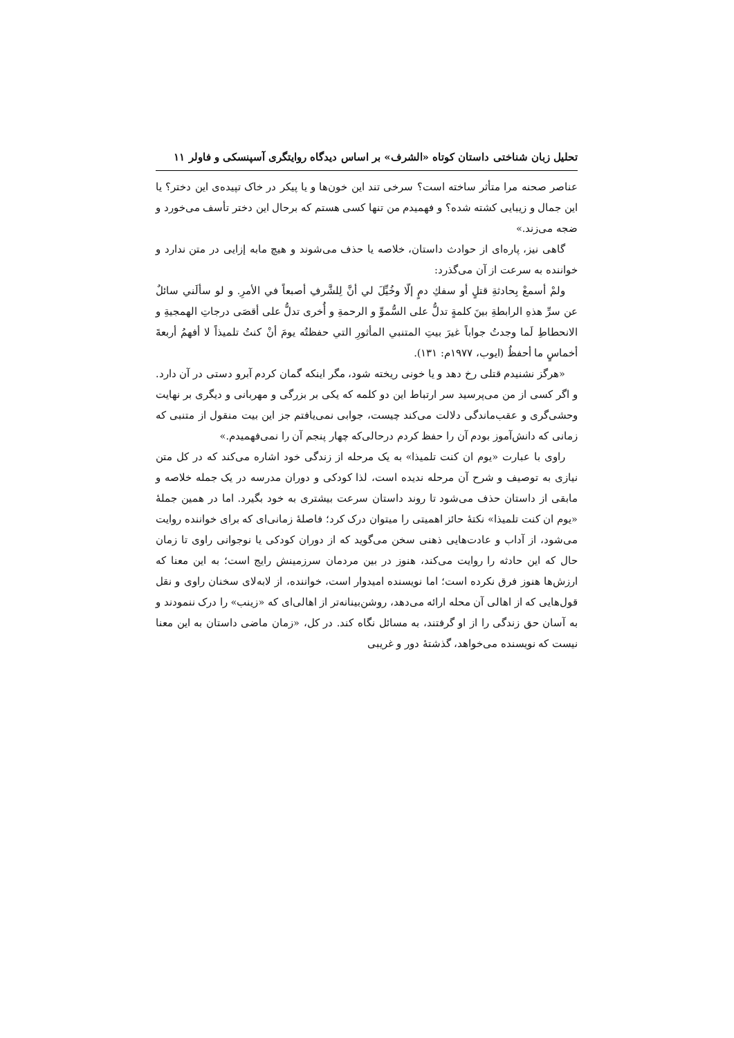تحلیل زبان شناختی داستان کوتاه «الشرف» بر اساس دیدگاه روایتگری آسپنسکی و فاولر ۱۱
عناصر صحنه مرا متأثر ساخته است؟ سرخی تند این خون‌ها و یا پیکر در خاک تپیده‌ی این دختر؟ یا این جمال و زیبایی کشته شده؟ و فهمیدم من تنها کسی هستم که برحال این دختر تأسف می‌خورد و ضجه می‌زند.»
گاهی نیز، پاره‌ای از حوادث داستان، خلاصه یا حذف می‌شوند و هیچ مابه إزایی در متن ندارد و خواننده به سرعت از آن می‌گذرد:
ولمْ أسمعْ بِحادثةِ قتلٍ أو سفكِ دمٍ إلّا وخُيِّلَ لي أنَّ لِلشَّرفِ أصبعاً في الأمرِ. و لو سألَني سائلٌ عن سرِّ هذهِ الرابطةِ بينَ كلمةٍ تدلُّ على السُّموِّ و الرحمةِ و أُخرى تدلُّ على أقصَى درجاتِ الهمجيةِ و الانحطاطِ لَما وجدتُ جواباً غيرَ بيتِ المتنبي المأثورِ التي حفظتُه يومَ أنْ كنتُ تلميذاً لا أفهمُ أربعةَ أخماسٍ ما أحفظُ (ایوب، ۱۹۷۷م: ۱۳۱).
«هرگز نشنیدم قتلی رخ دهد و یا خونی ریخته شود، مگر اینکه گمان کردم آبرو دستی در آن دارد. و اگر کسی از من می‌پرسید سر ارتباط این دو کلمه که یکی بر بزرگی و مهربانی و دیگری بر نهایت وحشی‌گری و عقب‌ماندگی دلالت می‌کند چیست، جوابی نمی‌یافتم جز این بیت منقول از متنبی که زمانی که دانش‌آموز بودم آن را حفظ کردم درحالی‌که چهار پنجم آن را نمی‌فهمیدم.»
راوی با عبارت «یوم ان کنت تلمیذا» به یک مرحله از زندگی خود اشاره می‌کند که در کل متن نیازی به توصیف و شرح آن مرحله ندیده است، لذا کودکی و دوران مدرسه در یک جمله خلاصه و مابقی از داستان حذف می‌شود تا روند داستان سرعت بیشتری به خود بگیرد. اما در همین جملۀ «یوم ان کنت تلمیذا» نکتۀ حائز اهمیتی را میتوان درک کرد؛ فاصلۀ زمانی‌ای که برای خواننده روایت می‌شود، از آداب و عادت‌هایی ذهنی سخن می‌گوید که از دوران کودکی یا نوجوانی راوی تا زمان حال که این حادثه را روایت می‌کند، هنوز در بین مردمان سرزمینش رایج است؛ به این معنا که ارزش‌ها هنوز فرق نکرده است؛ اما نویسنده امیدوار است، خواننده، از لابه‌لای سخنان راوی و نقل قول‌هایی که از اهالی آن محله ارائه می‌دهد، روشن‌بینانه‌تر از اهالی‌ای که «زینب» را درک ننمودند و به آسان حق زندگی را از او گرفتند، به مسائل نگاه کند. در کل، «زمان ماضی داستان به این معنا نیست که نویسنده می‌خواهد، گذشتۀ دور و غریبی